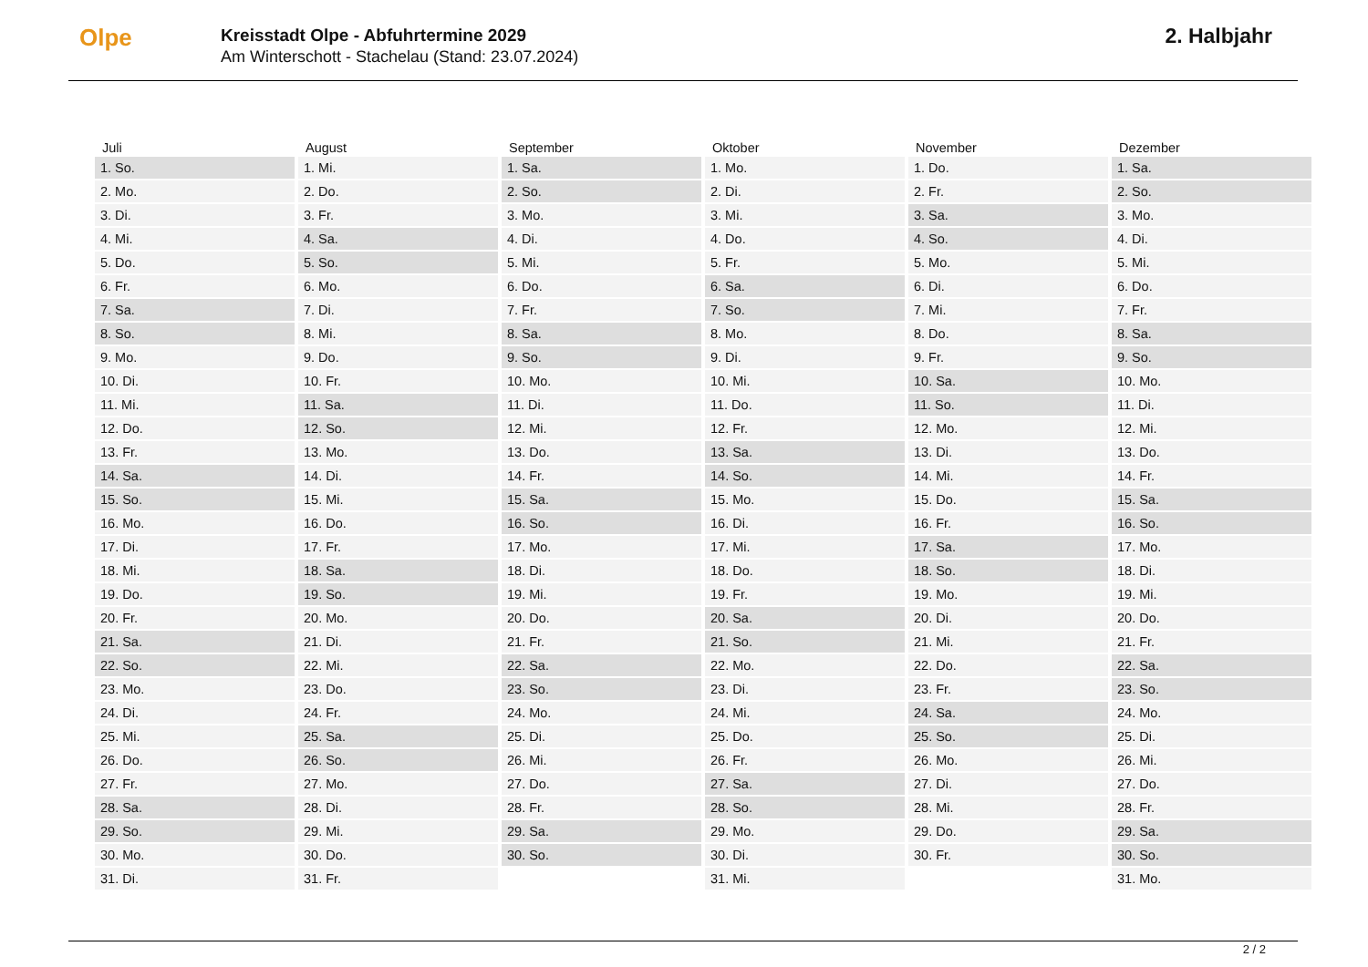Olpe
Kreisstadt Olpe - Abfuhrtermine 2029
Am Winterschott - Stachelau (Stand: 23.07.2024)
2. Halbjahr
| Juli | August | September | Oktober | November | Dezember |
| --- | --- | --- | --- | --- | --- |
| 1. So. | 1. Mi. | 1. Sa. | 1. Mo. | 1. Do. | 1. Sa. |
| 2. Mo. | 2. Do. | 2. So. | 2. Di. | 2. Fr. | 2. So. |
| 3. Di. | 3. Fr. | 3. Mo. | 3. Mi. | 3. Sa. | 3. Mo. |
| 4. Mi. | 4. Sa. | 4. Di. | 4. Do. | 4. So. | 4. Di. |
| 5. Do. | 5. So. | 5. Mi. | 5. Fr. | 5. Mo. | 5. Mi. |
| 6. Fr. | 6. Mo. | 6. Do. | 6. Sa. | 6. Di. | 6. Do. |
| 7. Sa. | 7. Di. | 7. Fr. | 7. So. | 7. Mi. | 7. Fr. |
| 8. So. | 8. Mi. | 8. Sa. | 8. Mo. | 8. Do. | 8. Sa. |
| 9. Mo. | 9. Do. | 9. So. | 9. Di. | 9. Fr. | 9. So. |
| 10. Di. | 10. Fr. | 10. Mo. | 10. Mi. | 10. Sa. | 10. Mo. |
| 11. Mi. | 11. Sa. | 11. Di. | 11. Do. | 11. So. | 11. Di. |
| 12. Do. | 12. So. | 12. Mi. | 12. Fr. | 12. Mo. | 12. Mi. |
| 13. Fr. | 13. Mo. | 13. Do. | 13. Sa. | 13. Di. | 13. Do. |
| 14. Sa. | 14. Di. | 14. Fr. | 14. So. | 14. Mi. | 14. Fr. |
| 15. So. | 15. Mi. | 15. Sa. | 15. Mo. | 15. Do. | 15. Sa. |
| 16. Mo. | 16. Do. | 16. So. | 16. Di. | 16. Fr. | 16. So. |
| 17. Di. | 17. Fr. | 17. Mo. | 17. Mi. | 17. Sa. | 17. Mo. |
| 18. Mi. | 18. Sa. | 18. Di. | 18. Do. | 18. So. | 18. Di. |
| 19. Do. | 19. So. | 19. Mi. | 19. Fr. | 19. Mo. | 19. Mi. |
| 20. Fr. | 20. Mo. | 20. Do. | 20. Sa. | 20. Di. | 20. Do. |
| 21. Sa. | 21. Di. | 21. Fr. | 21. So. | 21. Mi. | 21. Fr. |
| 22. So. | 22. Mi. | 22. Sa. | 22. Mo. | 22. Do. | 22. Sa. |
| 23. Mo. | 23. Do. | 23. So. | 23. Di. | 23. Fr. | 23. So. |
| 24. Di. | 24. Fr. | 24. Mo. | 24. Mi. | 24. Sa. | 24. Mo. |
| 25. Mi. | 25. Sa. | 25. Di. | 25. Do. | 25. So. | 25. Di. |
| 26. Do. | 26. So. | 26. Mi. | 26. Fr. | 26. Mo. | 26. Mi. |
| 27. Fr. | 27. Mo. | 27. Do. | 27. Sa. | 27. Di. | 27. Do. |
| 28. Sa. | 28. Di. | 28. Fr. | 28. So. | 28. Mi. | 28. Fr. |
| 29. So. | 29. Mi. | 29. Sa. | 29. Mo. | 29. Do. | 29. Sa. |
| 30. Mo. | 30. Do. | 30. So. | 30. Di. | 30. Fr. | 30. So. |
| 31. Di. | 31. Fr. | | 31. Mi. | | 31. Mo. |
2 / 2